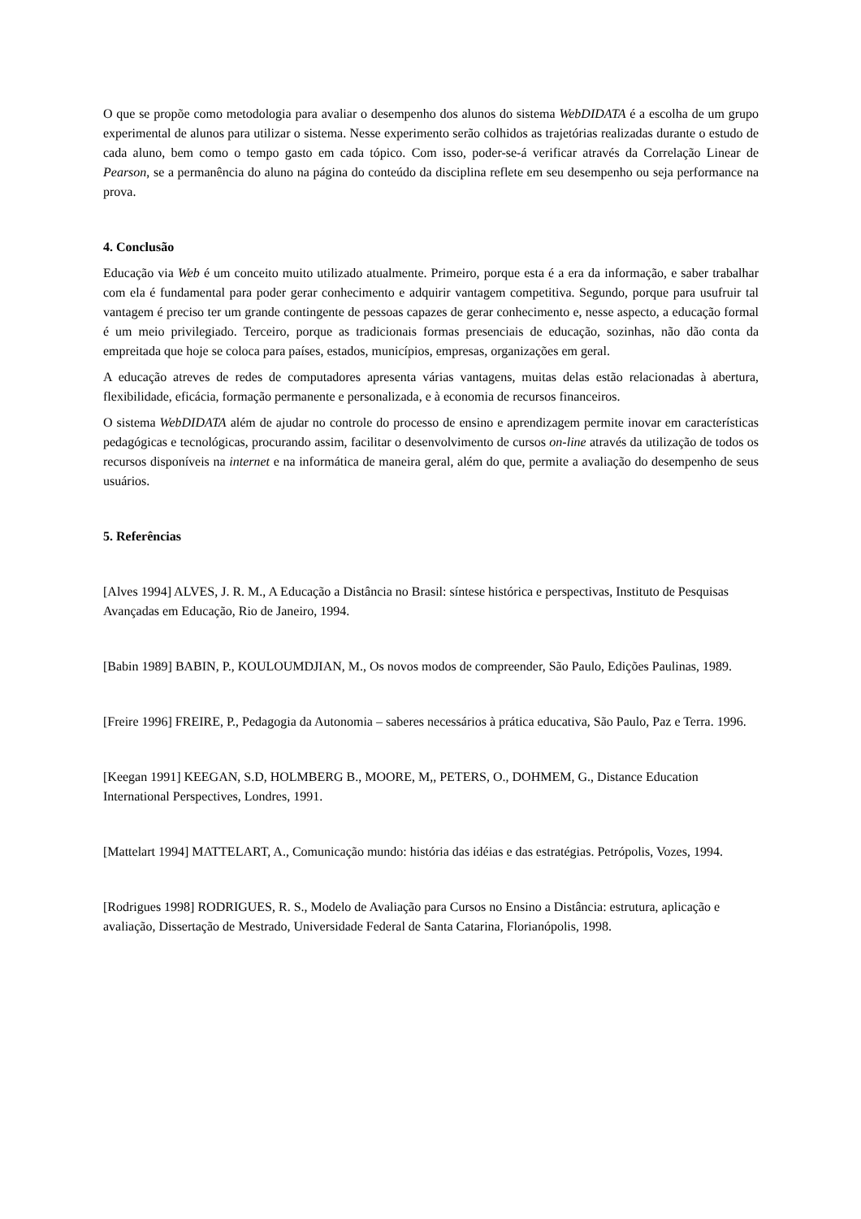O que se propõe como metodologia para avaliar o desempenho dos alunos do sistema WebDIDATA é a escolha de um grupo experimental de alunos para utilizar o sistema. Nesse experimento serão colhidos as trajetórias realizadas durante o estudo de cada aluno, bem como o tempo gasto em cada tópico. Com isso, poder-se-á verificar através da Correlação Linear de Pearson, se a permanência do aluno na página do conteúdo da disciplina reflete em seu desempenho ou seja performance na prova.
4. Conclusão
Educação via Web é um conceito muito utilizado atualmente. Primeiro, porque esta é a era da informação, e saber trabalhar com ela é fundamental para poder gerar conhecimento e adquirir vantagem competitiva. Segundo, porque para usufruir tal vantagem é preciso ter um grande contingente de pessoas capazes de gerar conhecimento e, nesse aspecto, a educação formal é um meio privilegiado. Terceiro, porque as tradicionais formas presenciais de educação, sozinhas, não dão conta da empreitada que hoje se coloca para países, estados, municípios, empresas, organizações em geral.
A educação atreves de redes de computadores apresenta várias vantagens, muitas delas estão relacionadas à abertura, flexibilidade, eficácia, formação permanente e personalizada, e à economia de recursos financeiros.
O sistema WebDIDATA além de ajudar no controle do processo de ensino e aprendizagem permite inovar em características pedagógicas e tecnológicas, procurando assim, facilitar o desenvolvimento de cursos on-line através da utilização de todos os recursos disponíveis na internet e na informática de maneira geral, além do que, permite a avaliação do desempenho de seus usuários.
5. Referências
[Alves 1994] ALVES, J. R. M., A Educação a Distância no Brasil: síntese histórica e perspectivas, Instituto de Pesquisas Avançadas em Educação, Rio de Janeiro, 1994.
[Babin 1989] BABIN, P., KOULOUMDJIAN, M., Os novos modos de compreender, São Paulo, Edições Paulinas, 1989.
[Freire 1996] FREIRE, P., Pedagogia da Autonomia – saberes necessários à prática educativa, São Paulo, Paz e Terra. 1996.
[Keegan 1991] KEEGAN, S.D, HOLMBERG B., MOORE, M,, PETERS, O., DOHMEM, G., Distance Education International Perspectives, Londres, 1991.
[Mattelart 1994] MATTELART, A., Comunicação mundo: história das idéias e das estratégias. Petrópolis, Vozes, 1994.
[Rodrigues 1998] RODRIGUES, R. S., Modelo de Avaliação para Cursos no Ensino a Distância: estrutura, aplicação e avaliação, Dissertação de Mestrado, Universidade Federal de Santa Catarina, Florianópolis, 1998.